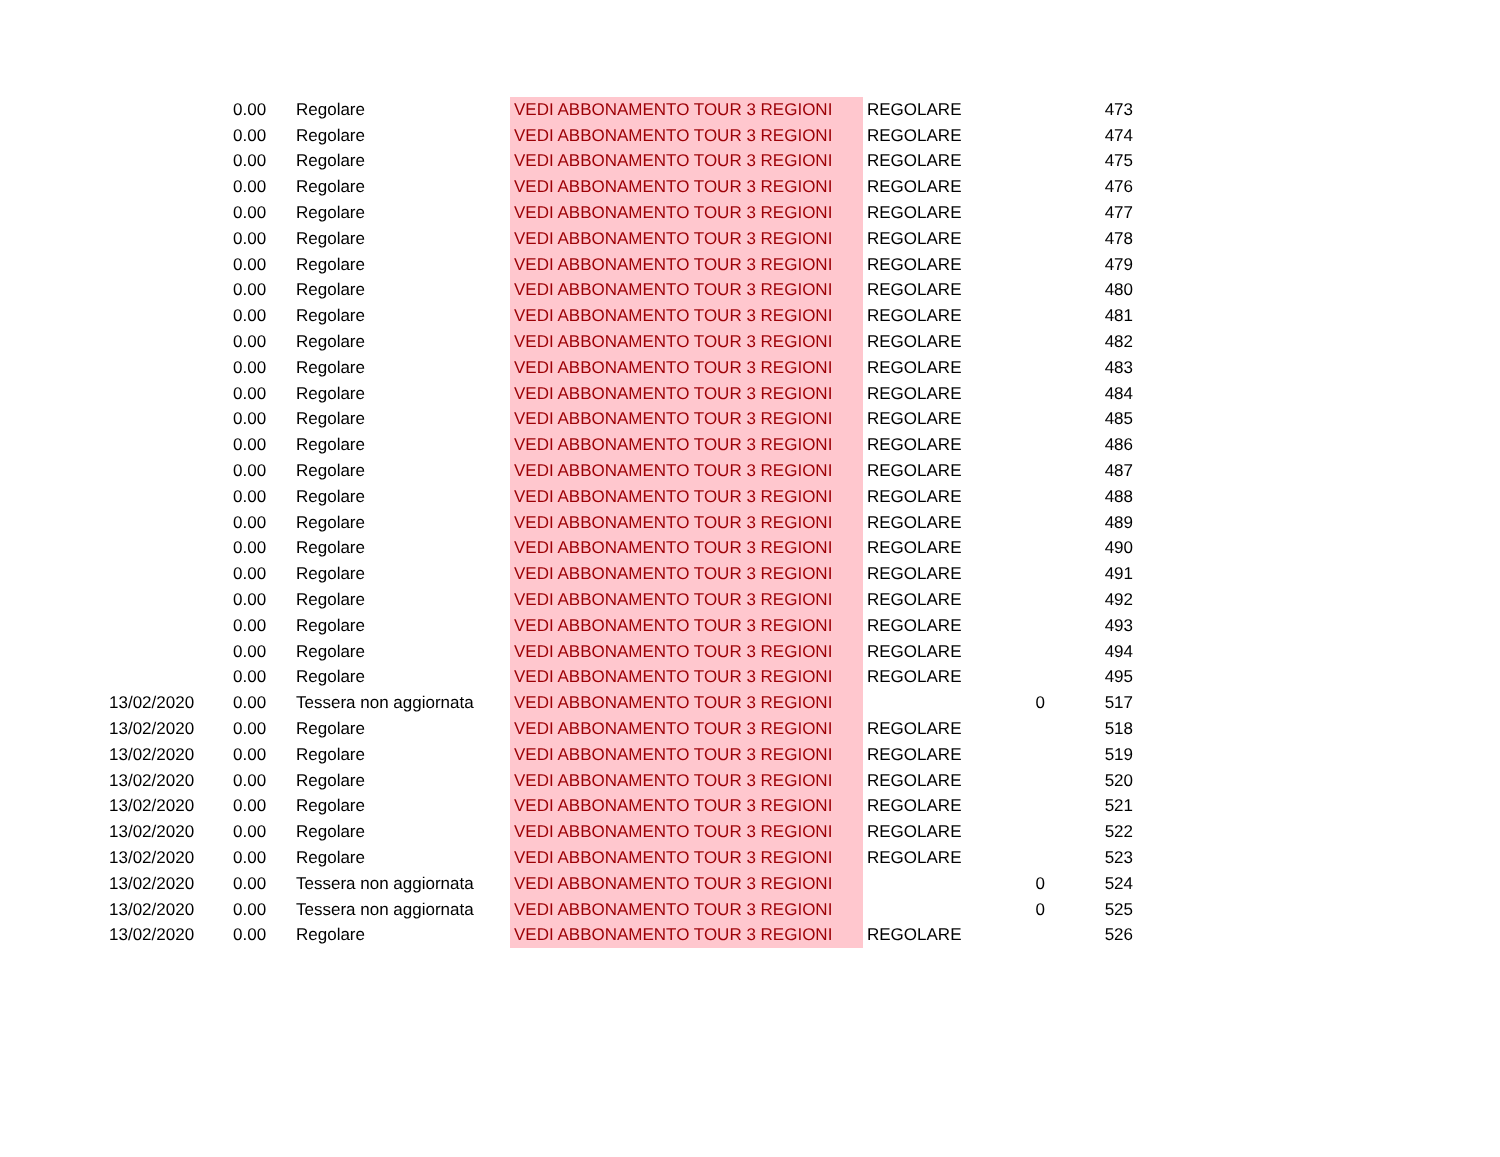| | 0.00 | Regolare | VEDI ABBONAMENTO TOUR 3 REGIONI | REGOLARE | | 473 |
| | 0.00 | Regolare | VEDI ABBONAMENTO TOUR 3 REGIONI | REGOLARE | | 474 |
| | 0.00 | Regolare | VEDI ABBONAMENTO TOUR 3 REGIONI | REGOLARE | | 475 |
| | 0.00 | Regolare | VEDI ABBONAMENTO TOUR 3 REGIONI | REGOLARE | | 476 |
| | 0.00 | Regolare | VEDI ABBONAMENTO TOUR 3 REGIONI | REGOLARE | | 477 |
| | 0.00 | Regolare | VEDI ABBONAMENTO TOUR 3 REGIONI | REGOLARE | | 478 |
| | 0.00 | Regolare | VEDI ABBONAMENTO TOUR 3 REGIONI | REGOLARE | | 479 |
| | 0.00 | Regolare | VEDI ABBONAMENTO TOUR 3 REGIONI | REGOLARE | | 480 |
| | 0.00 | Regolare | VEDI ABBONAMENTO TOUR 3 REGIONI | REGOLARE | | 481 |
| | 0.00 | Regolare | VEDI ABBONAMENTO TOUR 3 REGIONI | REGOLARE | | 482 |
| | 0.00 | Regolare | VEDI ABBONAMENTO TOUR 3 REGIONI | REGOLARE | | 483 |
| | 0.00 | Regolare | VEDI ABBONAMENTO TOUR 3 REGIONI | REGOLARE | | 484 |
| | 0.00 | Regolare | VEDI ABBONAMENTO TOUR 3 REGIONI | REGOLARE | | 485 |
| | 0.00 | Regolare | VEDI ABBONAMENTO TOUR 3 REGIONI | REGOLARE | | 486 |
| | 0.00 | Regolare | VEDI ABBONAMENTO TOUR 3 REGIONI | REGOLARE | | 487 |
| | 0.00 | Regolare | VEDI ABBONAMENTO TOUR 3 REGIONI | REGOLARE | | 488 |
| | 0.00 | Regolare | VEDI ABBONAMENTO TOUR 3 REGIONI | REGOLARE | | 489 |
| | 0.00 | Regolare | VEDI ABBONAMENTO TOUR 3 REGIONI | REGOLARE | | 490 |
| | 0.00 | Regolare | VEDI ABBONAMENTO TOUR 3 REGIONI | REGOLARE | | 491 |
| | 0.00 | Regolare | VEDI ABBONAMENTO TOUR 3 REGIONI | REGOLARE | | 492 |
| | 0.00 | Regolare | VEDI ABBONAMENTO TOUR 3 REGIONI | REGOLARE | | 493 |
| | 0.00 | Regolare | VEDI ABBONAMENTO TOUR 3 REGIONI | REGOLARE | | 494 |
| | 0.00 | Regolare | VEDI ABBONAMENTO TOUR 3 REGIONI | REGOLARE | | 495 |
| 13/02/2020 | 0.00 | Tessera non aggiornata | VEDI ABBONAMENTO TOUR 3 REGIONI | | 0 | 517 |
| 13/02/2020 | 0.00 | Regolare | VEDI ABBONAMENTO TOUR 3 REGIONI | REGOLARE | | 518 |
| 13/02/2020 | 0.00 | Regolare | VEDI ABBONAMENTO TOUR 3 REGIONI | REGOLARE | | 519 |
| 13/02/2020 | 0.00 | Regolare | VEDI ABBONAMENTO TOUR 3 REGIONI | REGOLARE | | 520 |
| 13/02/2020 | 0.00 | Regolare | VEDI ABBONAMENTO TOUR 3 REGIONI | REGOLARE | | 521 |
| 13/02/2020 | 0.00 | Regolare | VEDI ABBONAMENTO TOUR 3 REGIONI | REGOLARE | | 522 |
| 13/02/2020 | 0.00 | Regolare | VEDI ABBONAMENTO TOUR 3 REGIONI | REGOLARE | | 523 |
| 13/02/2020 | 0.00 | Tessera non aggiornata | VEDI ABBONAMENTO TOUR 3 REGIONI | | 0 | 524 |
| 13/02/2020 | 0.00 | Tessera non aggiornata | VEDI ABBONAMENTO TOUR 3 REGIONI | | 0 | 525 |
| 13/02/2020 | 0.00 | Regolare | VEDI ABBONAMENTO TOUR 3 REGIONI | REGOLARE | | 526 |